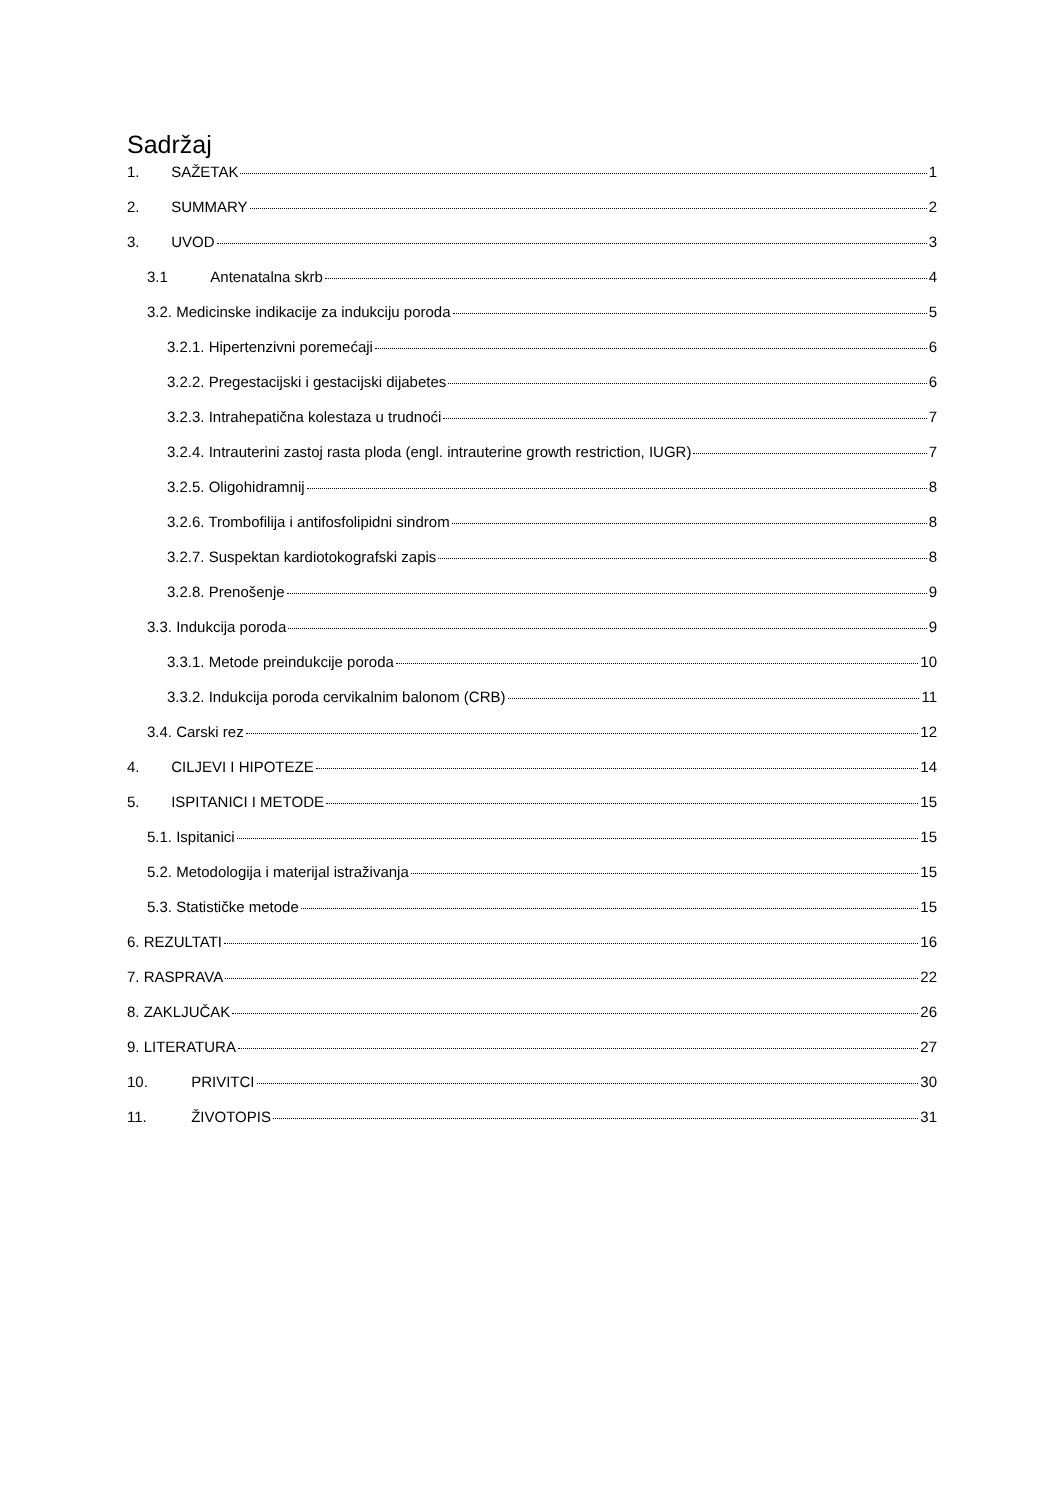Sadržaj
1. SAŽETAK 1
2. SUMMARY 2
3. UVOD 3
3.1 Antenatalna skrb 4
3.2. Medicinske indikacije za indukciju poroda 5
3.2.1. Hipertenzivni poremećaji 6
3.2.2. Pregestacijski i gestacijski dijabetes 6
3.2.3. Intrahepatična kolestaza u trudnoći 7
3.2.4. Intrauterini zastoj rasta ploda (engl. intrauterine growth restriction, IUGR) 7
3.2.5. Oligohidramnij 8
3.2.6. Trombofilija i antifosfolipidni sindrom 8
3.2.7. Suspektan kardiotokografski zapis 8
3.2.8. Prenošenje 9
3.3. Indukcija poroda 9
3.3.1. Metode preindukcije poroda 10
3.3.2. Indukcija poroda cervikalnim balonom (CRB) 11
3.4. Carski rez 12
4. CILJEVI I HIPOTEZE 14
5. ISPITANICI I METODE 15
5.1. Ispitanici 15
5.2. Metodologija i materijal istraživanja 15
5.3. Statističke metode 15
6. REZULTATI 16
7. RASPRAVA 22
8. ZAKLJUČAK 26
9. LITERATURA 27
10. PRIVITCI 30
11. ŽIVOTOPIS 31